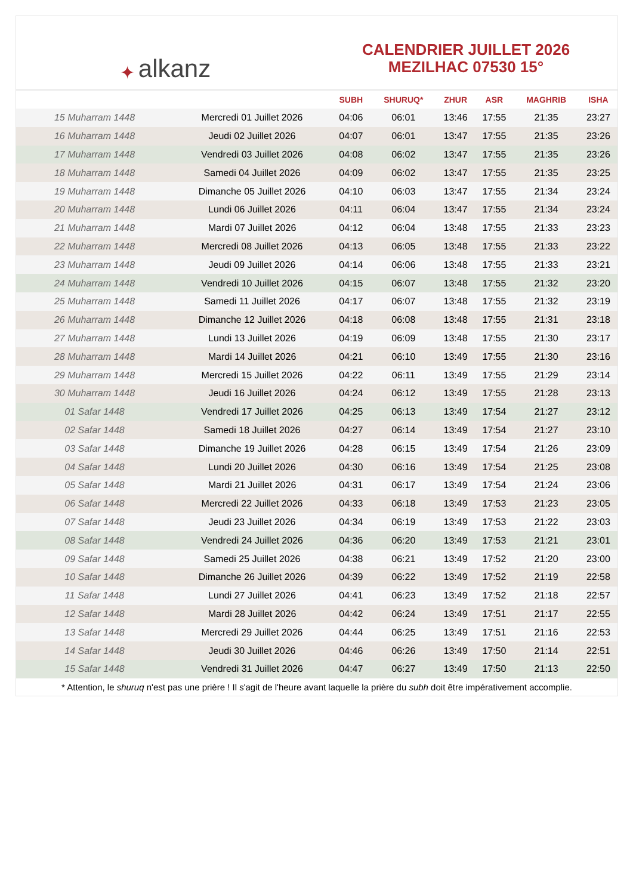✦ alkanz
CALENDRIER JUILLET 2026
MEZILHAC 07530 15°
| | | SUBH | SHURUQ* | ZHUR | ASR | MAGHRIB | ISHA |
| --- | --- | --- | --- | --- | --- | --- | --- |
| 15 Muharram 1448 | Mercredi 01 Juillet 2026 | 04:06 | 06:01 | 13:46 | 17:55 | 21:35 | 23:27 |
| 16 Muharram 1448 | Jeudi 02 Juillet 2026 | 04:07 | 06:01 | 13:47 | 17:55 | 21:35 | 23:26 |
| 17 Muharram 1448 | Vendredi 03 Juillet 2026 | 04:08 | 06:02 | 13:47 | 17:55 | 21:35 | 23:26 |
| 18 Muharram 1448 | Samedi 04 Juillet 2026 | 04:09 | 06:02 | 13:47 | 17:55 | 21:35 | 23:25 |
| 19 Muharram 1448 | Dimanche 05 Juillet 2026 | 04:10 | 06:03 | 13:47 | 17:55 | 21:34 | 23:24 |
| 20 Muharram 1448 | Lundi 06 Juillet 2026 | 04:11 | 06:04 | 13:47 | 17:55 | 21:34 | 23:24 |
| 21 Muharram 1448 | Mardi 07 Juillet 2026 | 04:12 | 06:04 | 13:48 | 17:55 | 21:33 | 23:23 |
| 22 Muharram 1448 | Mercredi 08 Juillet 2026 | 04:13 | 06:05 | 13:48 | 17:55 | 21:33 | 23:22 |
| 23 Muharram 1448 | Jeudi 09 Juillet 2026 | 04:14 | 06:06 | 13:48 | 17:55 | 21:33 | 23:21 |
| 24 Muharram 1448 | Vendredi 10 Juillet 2026 | 04:15 | 06:07 | 13:48 | 17:55 | 21:32 | 23:20 |
| 25 Muharram 1448 | Samedi 11 Juillet 2026 | 04:17 | 06:07 | 13:48 | 17:55 | 21:32 | 23:19 |
| 26 Muharram 1448 | Dimanche 12 Juillet 2026 | 04:18 | 06:08 | 13:48 | 17:55 | 21:31 | 23:18 |
| 27 Muharram 1448 | Lundi 13 Juillet 2026 | 04:19 | 06:09 | 13:48 | 17:55 | 21:30 | 23:17 |
| 28 Muharram 1448 | Mardi 14 Juillet 2026 | 04:21 | 06:10 | 13:49 | 17:55 | 21:30 | 23:16 |
| 29 Muharram 1448 | Mercredi 15 Juillet 2026 | 04:22 | 06:11 | 13:49 | 17:55 | 21:29 | 23:14 |
| 30 Muharram 1448 | Jeudi 16 Juillet 2026 | 04:24 | 06:12 | 13:49 | 17:55 | 21:28 | 23:13 |
| 01 Safar 1448 | Vendredi 17 Juillet 2026 | 04:25 | 06:13 | 13:49 | 17:54 | 21:27 | 23:12 |
| 02 Safar 1448 | Samedi 18 Juillet 2026 | 04:27 | 06:14 | 13:49 | 17:54 | 21:27 | 23:10 |
| 03 Safar 1448 | Dimanche 19 Juillet 2026 | 04:28 | 06:15 | 13:49 | 17:54 | 21:26 | 23:09 |
| 04 Safar 1448 | Lundi 20 Juillet 2026 | 04:30 | 06:16 | 13:49 | 17:54 | 21:25 | 23:08 |
| 05 Safar 1448 | Mardi 21 Juillet 2026 | 04:31 | 06:17 | 13:49 | 17:54 | 21:24 | 23:06 |
| 06 Safar 1448 | Mercredi 22 Juillet 2026 | 04:33 | 06:18 | 13:49 | 17:53 | 21:23 | 23:05 |
| 07 Safar 1448 | Jeudi 23 Juillet 2026 | 04:34 | 06:19 | 13:49 | 17:53 | 21:22 | 23:03 |
| 08 Safar 1448 | Vendredi 24 Juillet 2026 | 04:36 | 06:20 | 13:49 | 17:53 | 21:21 | 23:01 |
| 09 Safar 1448 | Samedi 25 Juillet 2026 | 04:38 | 06:21 | 13:49 | 17:52 | 21:20 | 23:00 |
| 10 Safar 1448 | Dimanche 26 Juillet 2026 | 04:39 | 06:22 | 13:49 | 17:52 | 21:19 | 22:58 |
| 11 Safar 1448 | Lundi 27 Juillet 2026 | 04:41 | 06:23 | 13:49 | 17:52 | 21:18 | 22:57 |
| 12 Safar 1448 | Mardi 28 Juillet 2026 | 04:42 | 06:24 | 13:49 | 17:51 | 21:17 | 22:55 |
| 13 Safar 1448 | Mercredi 29 Juillet 2026 | 04:44 | 06:25 | 13:49 | 17:51 | 21:16 | 22:53 |
| 14 Safar 1448 | Jeudi 30 Juillet 2026 | 04:46 | 06:26 | 13:49 | 17:50 | 21:14 | 22:51 |
| 15 Safar 1448 | Vendredi 31 Juillet 2026 | 04:47 | 06:27 | 13:49 | 17:50 | 21:13 | 22:50 |
* Attention, le shuruq n'est pas une prière ! Il s'agit de l'heure avant laquelle la prière du subh doit être impérativement accomplie.